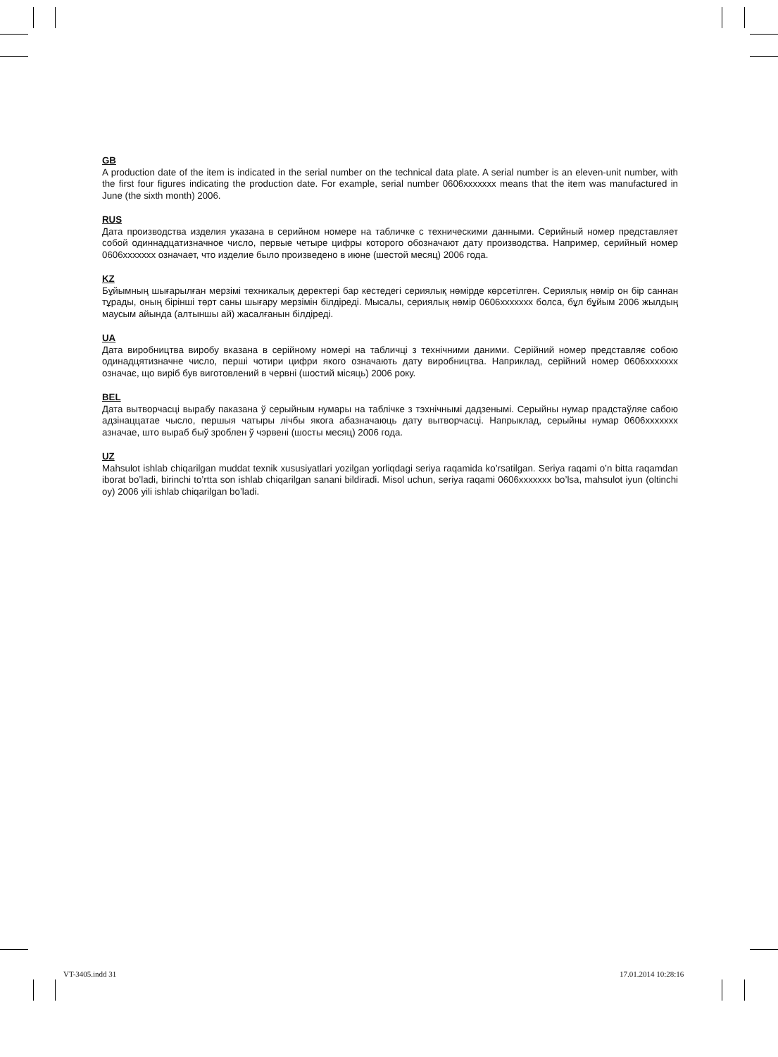GB
A production date of the item is indicated in the serial number on the technical data plate. A serial number is an eleven-unit number, with the first four figures indicating the production date. For example, serial number 0606xxxxxxx means that the item was manufactured in June (the sixth month) 2006.
RUS
Дата производства изделия указана в серийном номере на табличке с техническими данными. Серийный номер представляет собой одиннадцатизначное число, первые четыре цифры которого обозначают дату производства. Например, серийный номер 0606xxxxxxx означает, что изделие было произведено в июне (шестой месяц) 2006 года.
KZ
Бұйымның шығарылған мерзімі техникалық деректері бар кестедегі сериялық нөмірде көрсетілген. Сериялық нөмір он бір саннан тұрады, оның бірінші төрт саны шығару мерзімін білдіреді. Мысалы, сериялық нөмір 0606xxxxxxx болса, бұл бұйым 2006 жылдың маусым айында (алтыншы ай) жасалғанын білдіреді.
UA
Дата виробництва виробу вказана в серійному номері на табличці з технічними даними. Серійний номер представляє собою одинадцятизначне число, перші чотири цифри якого означають дату виробництва. Наприклад, серійний номер 0606xxxxxxx означає, що виріб був виготовлений в червні (шостий місяць) 2006 року.
BEL
Дата вытворчасці вырабу паказана ў серыйным нумары на таблічке з тэхнічнымі дадзенымі. Серыйны нумар прадстаўляе сабою адзінаццатае чысло, першыя чатыры лічбы якога абазначаюць дату вытворчасці. Напрыклад, серыйны нумар 0606ххххххх азначае, што выраб быў зроблен ў чэрвені (шосты месяц) 2006 года.
UZ
Mahsulot ishlab chiqarilgan muddat texnik xususiyatlari yozilgan yorliqdagi seriya raqamida ko’rsatilgan. Seriya raqami o’n bitta raqamdan iborat bo’ladi, birinchi to’rtta son ishlab chiqarilgan sanani bildiradi. Misol uchun, seriya raqami 0606xxxxxxx bo’lsa, mahsulot iyun (oltinchi oy) 2006 yili ishlab chiqarilgan bo’ladi.
VT-3405.indd 31 17.01.2014 10:28:16